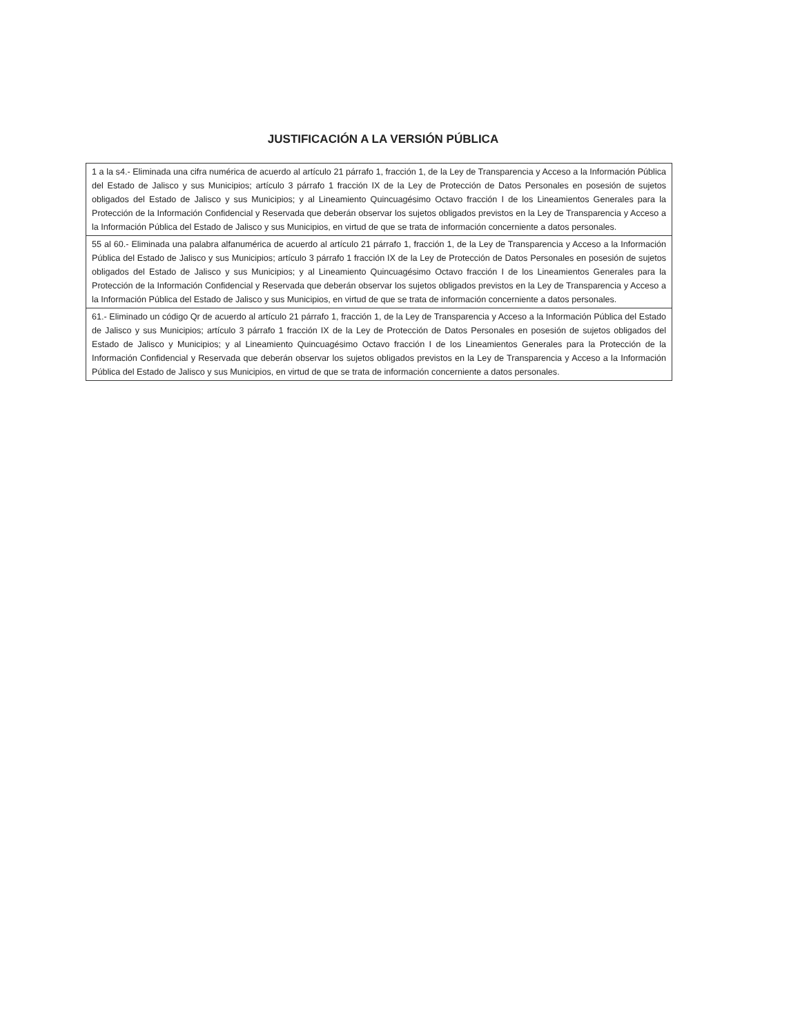JUSTIFICACIÓN A LA VERSIÓN PÚBLICA
| 1 a la s4.- Eliminada una cifra numérica de acuerdo al artículo 21 párrafo 1, fracción 1, de la Ley de Transparencia y Acceso a la Información Pública del Estado de Jalisco y sus Municipios; artículo 3 párrafo 1 fracción IX de la Ley de Protección de Datos Personales en posesión de sujetos obligados del Estado de Jalisco y sus Municipios; y al Lineamiento Quincuagésimo Octavo fracción I de los Lineamientos Generales para la Protección de la Información Confidencial y Reservada que deberán observar los sujetos obligados previstos en la Ley de Transparencia y Acceso a la Información Pública del Estado de Jalisco y sus Municipios, en virtud de que se trata de información concerniente a datos personales. |
| 55 al 60.- Eliminada una palabra alfanumérica de acuerdo al artículo 21 párrafo 1, fracción 1, de la Ley de Transparencia y Acceso a la Información Pública del Estado de Jalisco y sus Municipios; artículo 3 párrafo 1 fracción IX de la Ley de Protección de Datos Personales en posesión de sujetos obligados del Estado de Jalisco y sus Municipios; y al Lineamiento Quincuagésimo Octavo fracción I de los Lineamientos Generales para la Protección de la Información Confidencial y Reservada que deberán observar los sujetos obligados previstos en la Ley de Transparencia y Acceso a la Información Pública del Estado de Jalisco y sus Municipios, en virtud de que se trata de información concerniente a datos personales. |
| 61.- Eliminado un código Qr de acuerdo al artículo 21 párrafo 1, fracción 1, de la Ley de Transparencia y Acceso a la Información Pública del Estado de Jalisco y sus Municipios; artículo 3 párrafo 1 fracción IX de la Ley de Protección de Datos Personales en posesión de sujetos obligados del Estado de Jalisco y Municipios; y al Lineamiento Quincuagésimo Octavo fracción I de los Lineamientos Generales para la Protección de la Información Confidencial y Reservada que deberán observar los sujetos obligados previstos en la Ley de Transparencia y Acceso a la Información Pública del Estado de Jalisco y sus Municipios, en virtud de que se trata de información concerniente a datos personales. |